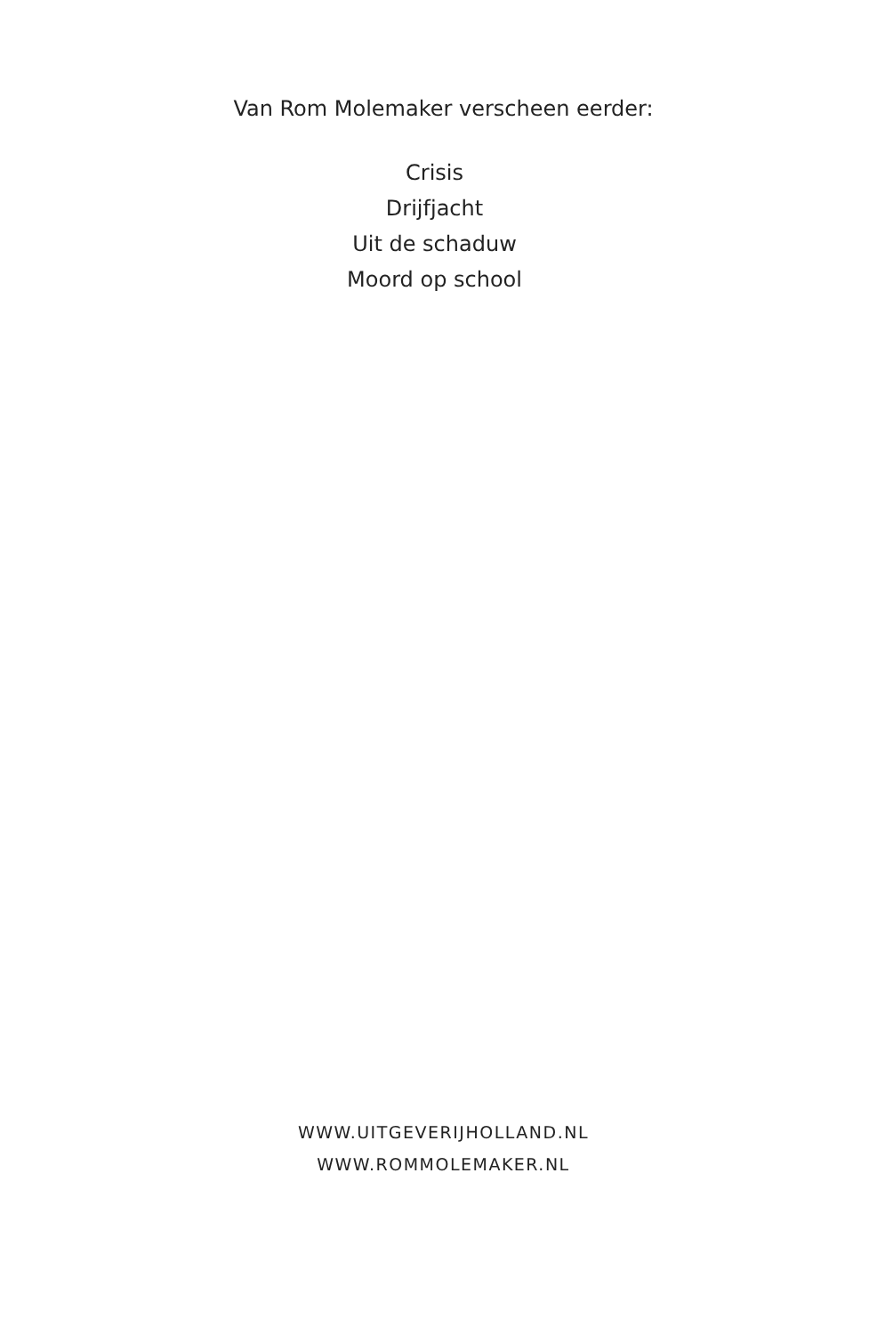Van Rom Molemaker verscheen eerder:
Crisis
Drijfjacht
Uit de schaduw
Moord op school
WWW.UITGEVERIJHOLLAND.NL
WWW.ROMMOLEMAKER.NL